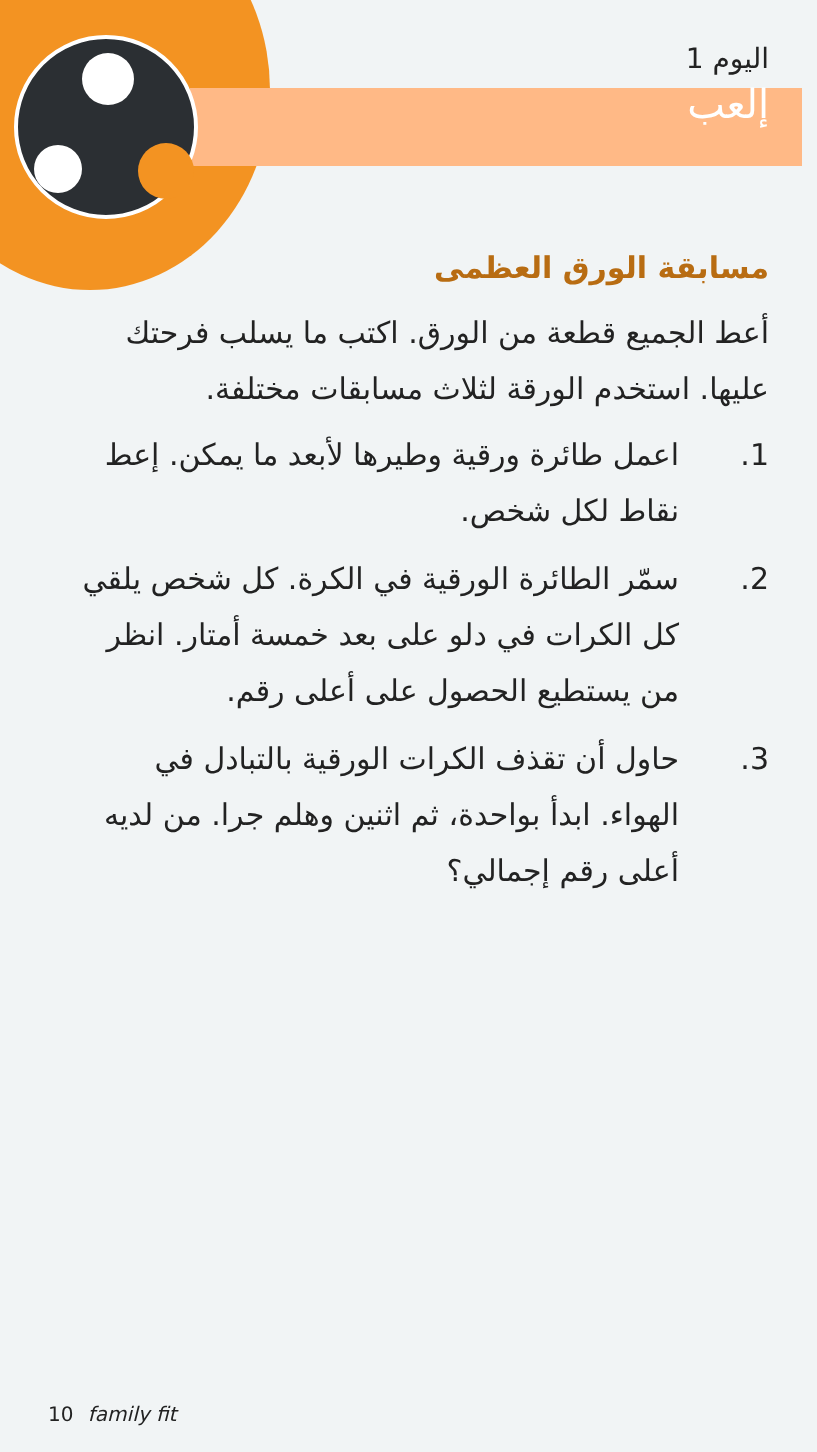اليوم 1
إلعب
مسابقة الورق العظمى
أعط الجميع قطعة من الورق. اكتب ما يسلب فرحتك عليها. استخدم الورقة لثلاث مسابقات مختلفة.
1. اعمل طائرة ورقية وطيرها لأبعد ما يمكن. إعط نقاط لكل شخص.
2. سمّر الطائرة الورقية في الكرة. كل شخص يلقي كل الكرات في دلو على بعد خمسة أمتار. انظر من يستطيع الحصول على أعلى رقم.
3. حاول أن تقذف الكرات الورقية بالتبادل في الهواء. ابدأ بواحدة، ثم اثنين وهلم جرا. من لديه أعلى رقم إجمالي؟
10 family fit